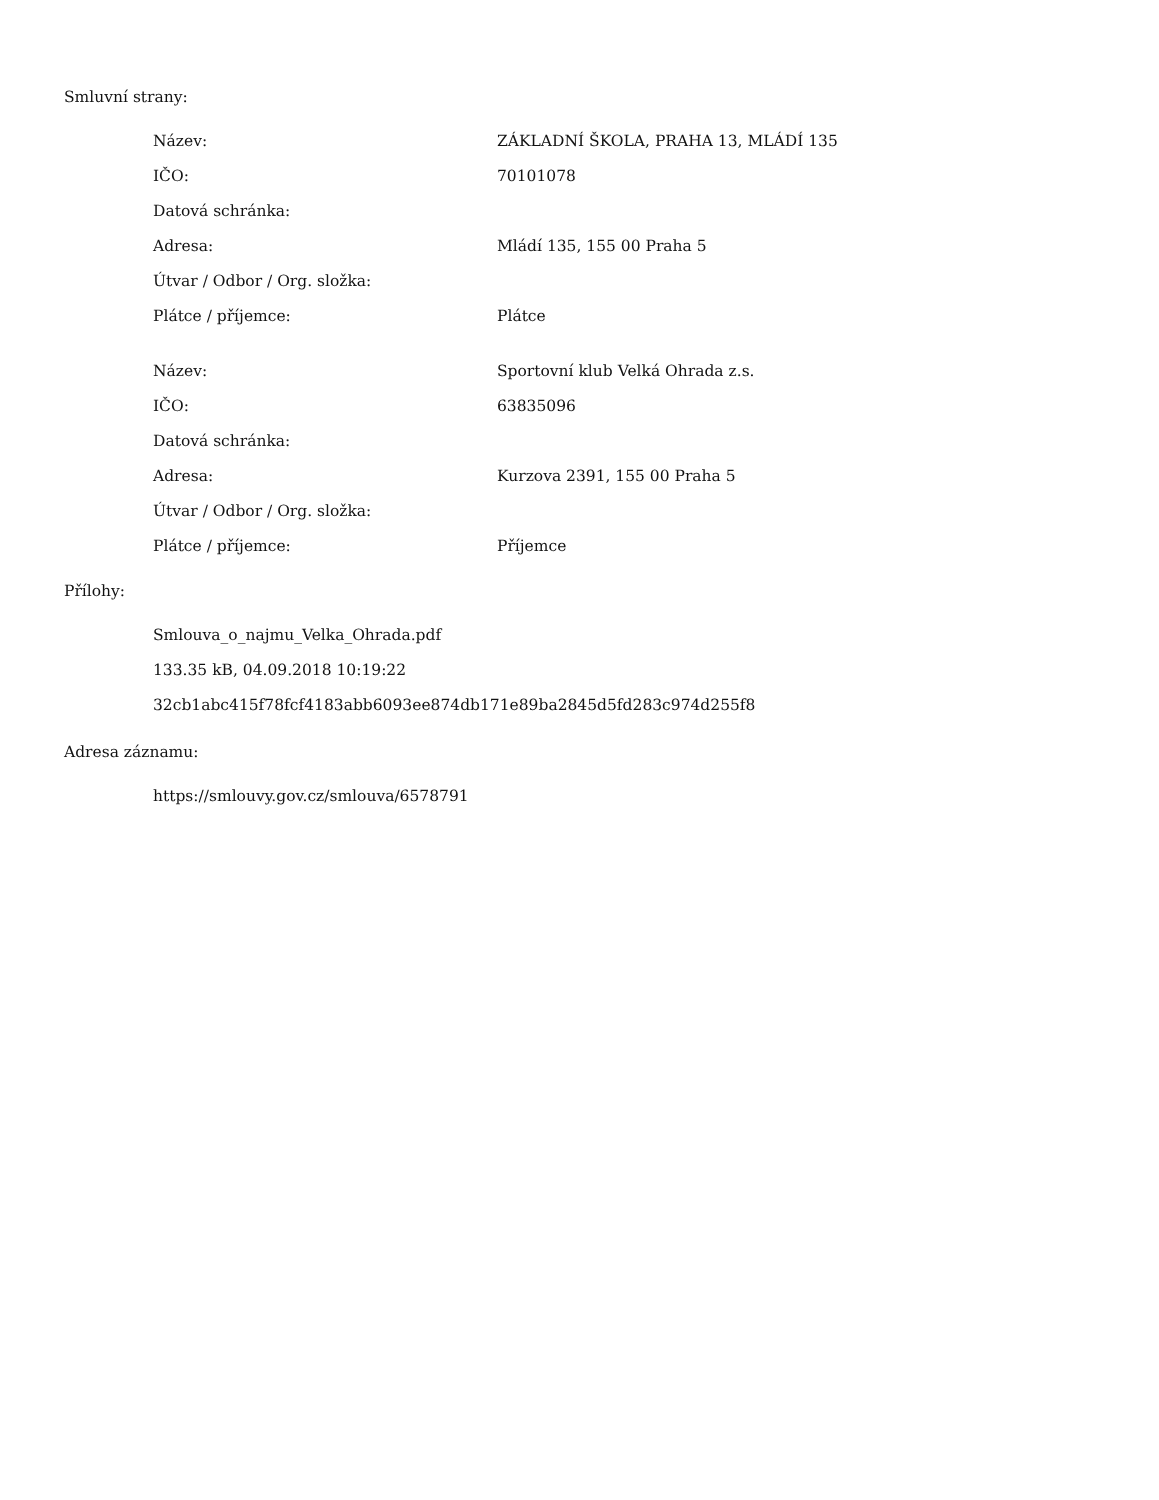Smluvní strany:
| Název: | ZÁKLADNÍ ŠKOLA, PRAHA 13, MLÁDÍ 135 |
| IČO: | 70101078 |
| Datová schránka: | |
| Adresa: | Mládí 135, 155 00 Praha 5 |
| Útvar / Odbor / Org. složka: | |
| Plátce / příjemce: | Plátce |
| Název: | Sportovní klub Velká Ohrada z.s. |
| IČO: | 63835096 |
| Datová schránka: | |
| Adresa: | Kurzova 2391, 155 00 Praha 5 |
| Útvar / Odbor / Org. složka: | |
| Plátce / příjemce: | Příjemce |
Přílohy:
Smlouva_o_najmu_Velka_Ohrada.pdf
133.35 kB, 04.09.2018 10:19:22
32cb1abc415f78fcf4183abb6093ee874db171e89ba2845d5fd283c974d255f8
Adresa záznamu:
https://smlouvy.gov.cz/smlouva/6578791